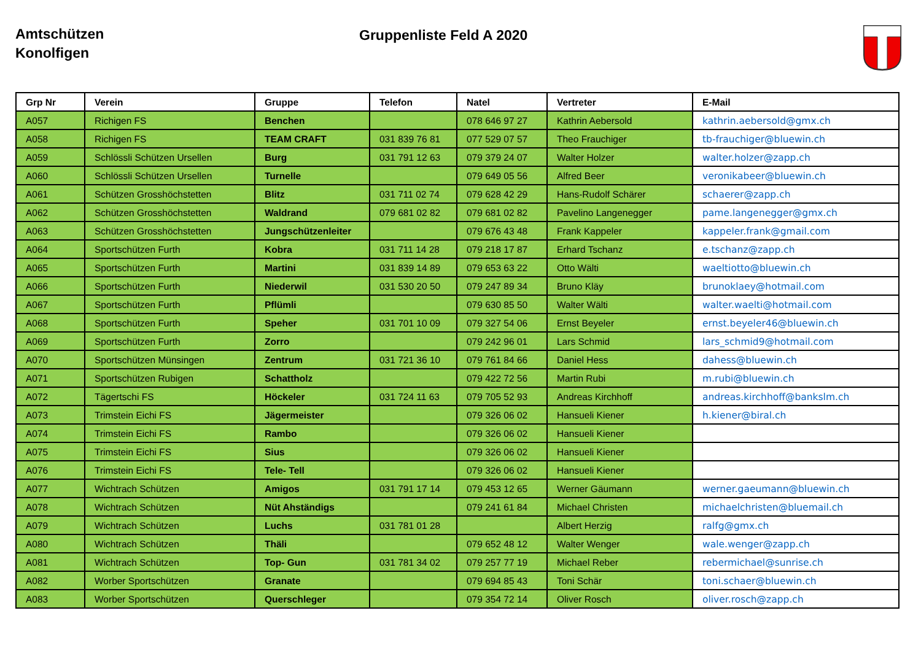Amtschützen
Konolfigen
Gruppenliste Feld A 2020
| Grp Nr | Verein | Gruppe | Telefon | Natel | Vertreter | E-Mail |
| --- | --- | --- | --- | --- | --- | --- |
| A057 | Richigen FS | Benchen | | 078 646 97 27 | Kathrin Aebersold | kathrin.aebersold@gmx.ch |
| A058 | Richigen FS | TEAM CRAFT | 031 839 76 81 | 077 529 07 57 | Theo Frauchiger | tb-frauchiger@bluewin.ch |
| A059 | Schlössli Schützen Ursellen | Burg | 031 791 12 63 | 079 379 24 07 | Walter Holzer | walter.holzer@zapp.ch |
| A060 | Schlössli Schützen Ursellen | Turnelle | | 079 649 05 56 | Alfred Beer | veronikabeer@bluewin.ch |
| A061 | Schützen Grosshöchstetten | Blitz | 031 711 02 74 | 079 628 42 29 | Hans-Rudolf Schärer | schaerer@zapp.ch |
| A062 | Schützen Grosshöchstetten | Waldrand | 079 681 02 82 | 079 681 02 82 | Pavelino Langenegger | pame.langenegger@gmx.ch |
| A063 | Schützen Grosshöchstetten | Jungschützenleiter | | 079 676 43 48 | Frank Kappeler | kappeler.frank@gmail.com |
| A064 | Sportschützen Furth | Kobra | 031 711 14 28 | 079 218 17 87 | Erhard Tschanz | e.tschanz@zapp.ch |
| A065 | Sportschützen Furth | Martini | 031 839 14 89 | 079 653 63 22 | Otto Wälti | waeltiotto@bluewin.ch |
| A066 | Sportschützen Furth | Niederwil | 031 530 20 50 | 079 247 89 34 | Bruno Kläy | brunoklaey@hotmail.com |
| A067 | Sportschützen Furth | Pflümli | | 079 630 85 50 | Walter Wälti | walter.waelti@hotmail.com |
| A068 | Sportschützen Furth | Speher | 031 701 10 09 | 079 327 54 06 | Ernst Beyeler | ernst.beyeler46@bluewin.ch |
| A069 | Sportschützen Furth | Zorro | | 079 242 96 01 | Lars Schmid | lars_schmid9@hotmail.com |
| A070 | Sportschützen Münsingen | Zentrum | 031 721 36 10 | 079 761 84 66 | Daniel Hess | dahess@bluewin.ch |
| A071 | Sportschützen Rubigen | Schattholz | | 079 422 72 56 | Martin Rubi | m.rubi@bluewin.ch |
| A072 | Tägertschi FS | Höckeler | 031 724 11 63 | 079 705 52 93 | Andreas Kirchhoff | andreas.kirchhoff@bankslm.ch |
| A073 | Trimstein Eichi FS | Jägermeister | | 079 326 06 02 | Hansueli Kiener | h.kiener@biral.ch |
| A074 | Trimstein Eichi FS | Rambo | | 079 326 06 02 | Hansueli Kiener | |
| A075 | Trimstein Eichi FS | Sius | | 079 326 06 02 | Hansueli Kiener | |
| A076 | Trimstein Eichi FS | Tele- Tell | | 079 326 06 02 | Hansueli Kiener | |
| A077 | Wichtrach Schützen | Amigos | 031 791 17 14 | 079 453 12 65 | Werner Gäumann | werner.gaeumann@bluewin.ch |
| A078 | Wichtrach Schützen | Nüt Ahständigs | | 079 241 61 84 | Michael Christen | michaelchristen@bluemail.ch |
| A079 | Wichtrach Schützen | Luchs | 031 781 01 28 | | Albert Herzig | ralfg@gmx.ch |
| A080 | Wichtrach Schützen | Thäli | | 079 652 48 12 | Walter Wenger | wale.wenger@zapp.ch |
| A081 | Wichtrach Schützen | Top- Gun | 031 781 34 02 | 079 257 77 19 | Michael Reber | rebermichael@sunrise.ch |
| A082 | Worber Sportschützen | Granate | | 079 694 85 43 | Toni Schär | toni.schaer@bluewin.ch |
| A083 | Worber Sportschützen | Querschleger | | 079 354 72 14 | Oliver Rosch | oliver.rosch@zapp.ch |